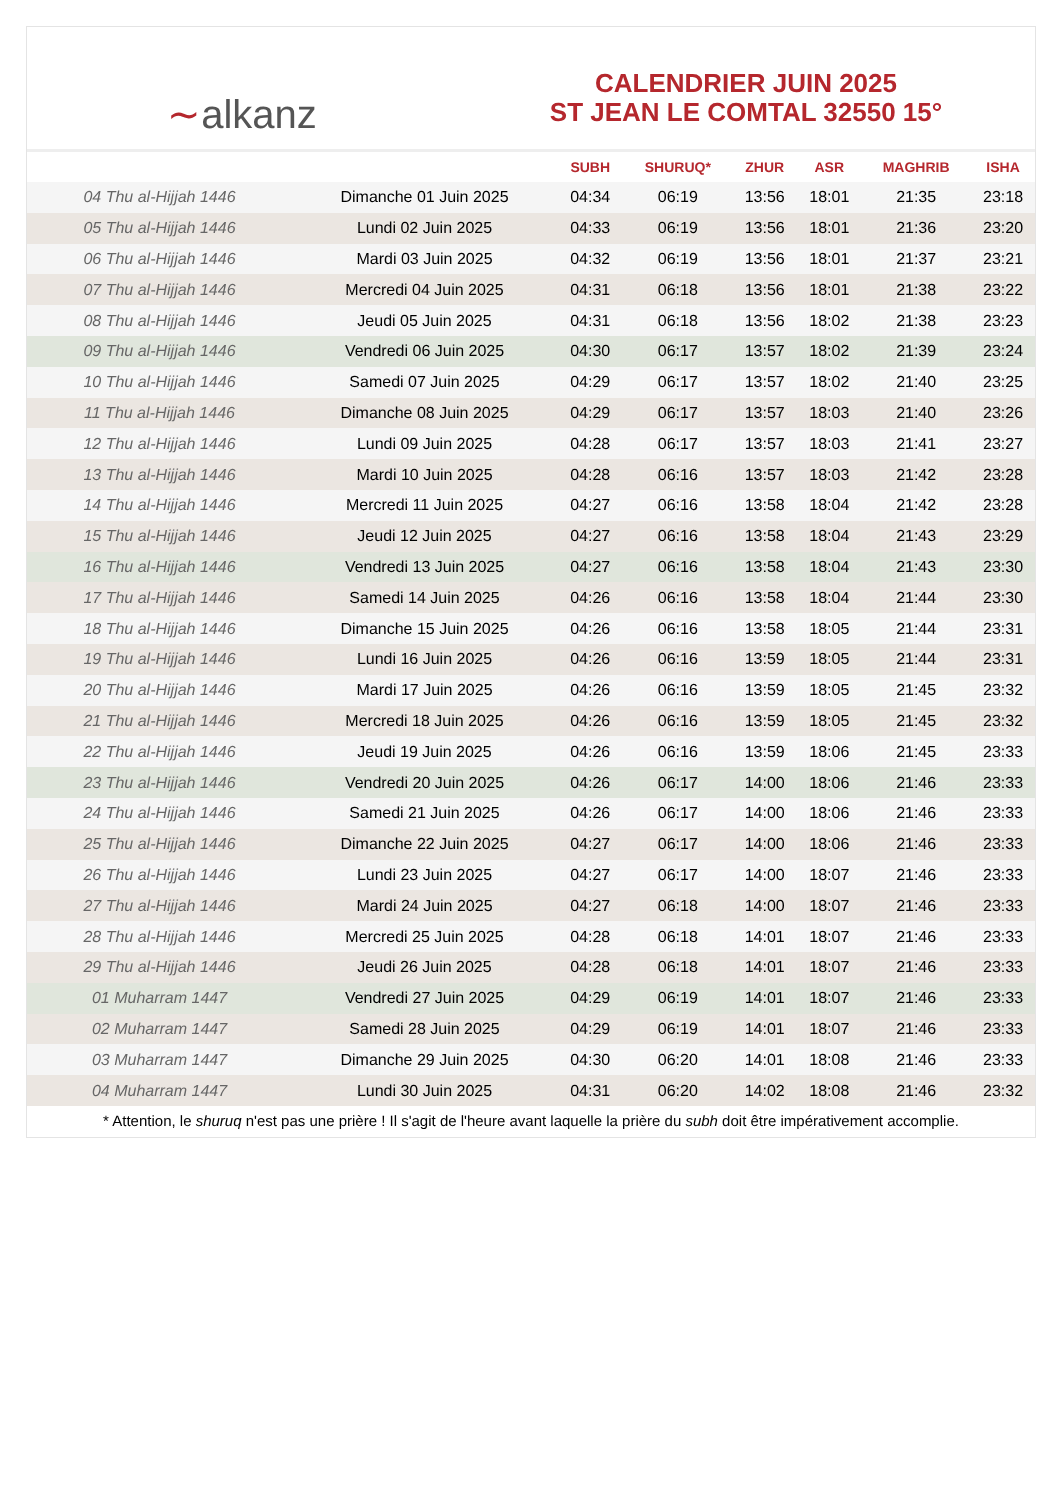∼alkanz
CALENDRIER JUIN 2025
ST JEAN LE COMTAL 32550 15°
| | | SUBH | SHURUQ* | ZHUR | ASR | MAGHRIB | ISHA |
| --- | --- | --- | --- | --- | --- | --- | --- |
| 04 Thu al-Hijjah 1446 | Dimanche 01 Juin 2025 | 04:34 | 06:19 | 13:56 | 18:01 | 21:35 | 23:18 |
| 05 Thu al-Hijjah 1446 | Lundi 02 Juin 2025 | 04:33 | 06:19 | 13:56 | 18:01 | 21:36 | 23:20 |
| 06 Thu al-Hijjah 1446 | Mardi 03 Juin 2025 | 04:32 | 06:19 | 13:56 | 18:01 | 21:37 | 23:21 |
| 07 Thu al-Hijjah 1446 | Mercredi 04 Juin 2025 | 04:31 | 06:18 | 13:56 | 18:01 | 21:38 | 23:22 |
| 08 Thu al-Hijjah 1446 | Jeudi 05 Juin 2025 | 04:31 | 06:18 | 13:56 | 18:02 | 21:38 | 23:23 |
| 09 Thu al-Hijjah 1446 | Vendredi 06 Juin 2025 | 04:30 | 06:17 | 13:57 | 18:02 | 21:39 | 23:24 |
| 10 Thu al-Hijjah 1446 | Samedi 07 Juin 2025 | 04:29 | 06:17 | 13:57 | 18:02 | 21:40 | 23:25 |
| 11 Thu al-Hijjah 1446 | Dimanche 08 Juin 2025 | 04:29 | 06:17 | 13:57 | 18:03 | 21:40 | 23:26 |
| 12 Thu al-Hijjah 1446 | Lundi 09 Juin 2025 | 04:28 | 06:17 | 13:57 | 18:03 | 21:41 | 23:27 |
| 13 Thu al-Hijjah 1446 | Mardi 10 Juin 2025 | 04:28 | 06:16 | 13:57 | 18:03 | 21:42 | 23:28 |
| 14 Thu al-Hijjah 1446 | Mercredi 11 Juin 2025 | 04:27 | 06:16 | 13:58 | 18:04 | 21:42 | 23:28 |
| 15 Thu al-Hijjah 1446 | Jeudi 12 Juin 2025 | 04:27 | 06:16 | 13:58 | 18:04 | 21:43 | 23:29 |
| 16 Thu al-Hijjah 1446 | Vendredi 13 Juin 2025 | 04:27 | 06:16 | 13:58 | 18:04 | 21:43 | 23:30 |
| 17 Thu al-Hijjah 1446 | Samedi 14 Juin 2025 | 04:26 | 06:16 | 13:58 | 18:04 | 21:44 | 23:30 |
| 18 Thu al-Hijjah 1446 | Dimanche 15 Juin 2025 | 04:26 | 06:16 | 13:58 | 18:05 | 21:44 | 23:31 |
| 19 Thu al-Hijjah 1446 | Lundi 16 Juin 2025 | 04:26 | 06:16 | 13:59 | 18:05 | 21:44 | 23:31 |
| 20 Thu al-Hijjah 1446 | Mardi 17 Juin 2025 | 04:26 | 06:16 | 13:59 | 18:05 | 21:45 | 23:32 |
| 21 Thu al-Hijjah 1446 | Mercredi 18 Juin 2025 | 04:26 | 06:16 | 13:59 | 18:05 | 21:45 | 23:32 |
| 22 Thu al-Hijjah 1446 | Jeudi 19 Juin 2025 | 04:26 | 06:16 | 13:59 | 18:06 | 21:45 | 23:33 |
| 23 Thu al-Hijjah 1446 | Vendredi 20 Juin 2025 | 04:26 | 06:17 | 14:00 | 18:06 | 21:46 | 23:33 |
| 24 Thu al-Hijjah 1446 | Samedi 21 Juin 2025 | 04:26 | 06:17 | 14:00 | 18:06 | 21:46 | 23:33 |
| 25 Thu al-Hijjah 1446 | Dimanche 22 Juin 2025 | 04:27 | 06:17 | 14:00 | 18:06 | 21:46 | 23:33 |
| 26 Thu al-Hijjah 1446 | Lundi 23 Juin 2025 | 04:27 | 06:17 | 14:00 | 18:07 | 21:46 | 23:33 |
| 27 Thu al-Hijjah 1446 | Mardi 24 Juin 2025 | 04:27 | 06:18 | 14:00 | 18:07 | 21:46 | 23:33 |
| 28 Thu al-Hijjah 1446 | Mercredi 25 Juin 2025 | 04:28 | 06:18 | 14:01 | 18:07 | 21:46 | 23:33 |
| 29 Thu al-Hijjah 1446 | Jeudi 26 Juin 2025 | 04:28 | 06:18 | 14:01 | 18:07 | 21:46 | 23:33 |
| 01 Muharram 1447 | Vendredi 27 Juin 2025 | 04:29 | 06:19 | 14:01 | 18:07 | 21:46 | 23:33 |
| 02 Muharram 1447 | Samedi 28 Juin 2025 | 04:29 | 06:19 | 14:01 | 18:07 | 21:46 | 23:33 |
| 03 Muharram 1447 | Dimanche 29 Juin 2025 | 04:30 | 06:20 | 14:01 | 18:08 | 21:46 | 23:33 |
| 04 Muharram 1447 | Lundi 30 Juin 2025 | 04:31 | 06:20 | 14:02 | 18:08 | 21:46 | 23:32 |
* Attention, le shuruq n'est pas une prière ! Il s'agit de l'heure avant laquelle la prière du subh doit être impérativement accomplie.